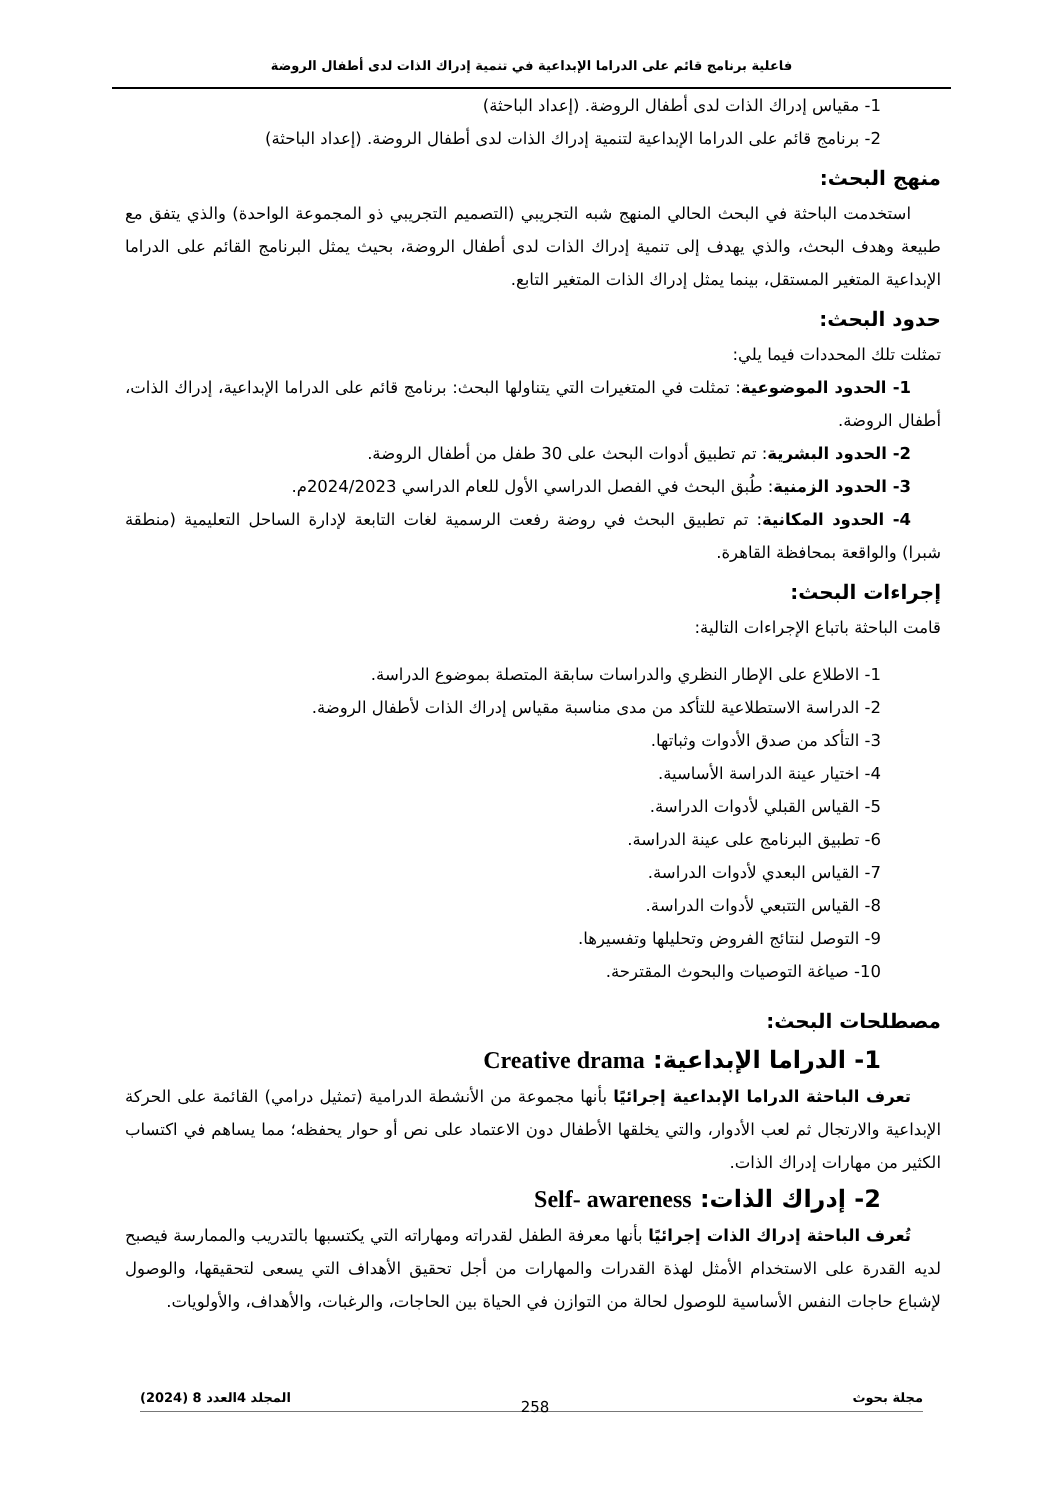فاعلية برنامج قائم على الدراما الإبداعية في تنمية إدراك الذات لدى أطفال الروضة
1- مقياس إدراك الذات لدى أطفال الروضة. (إعداد الباحثة)
2- برنامج قائم على الدراما الإبداعية لتنمية إدراك الذات لدى أطفال الروضة. (إعداد الباحثة)
منهج البحث:
استخدمت الباحثة في البحث الحالي المنهج شبه التجريبي (التصميم التجريبي ذو المجموعة الواحدة) والذي يتفق مع طبيعة وهدف البحث، والذي يهدف إلى تنمية إدراك الذات لدى أطفال الروضة، بحيث يمثل البرنامج القائم على الدراما الإبداعية المتغير المستقل، بينما يمثل إدراك الذات المتغير التابع.
حدود البحث:
تمثلت تلك المحددات فيما يلي:
1- الحدود الموضوعية: تمثلت في المتغيرات التي يتناولها البحث: برنامج قائم على الدراما الإبداعية، إدراك الذات، أطفال الروضة.
2- الحدود البشرية: تم تطبيق أدوات البحث على 30 طفل من أطفال الروضة.
3- الحدود الزمنية: طُبق البحث في الفصل الدراسي الأول للعام الدراسي 2024/2023م.
4- الحدود المكانية: تم تطبيق البحث في روضة رفعت الرسمية لغات التابعة لإدارة الساحل التعليمية (منطقة شبرا) والواقعة بمحافظة القاهرة.
إجراءات البحث:
قامت الباحثة باتباع الإجراءات التالية:
1- الاطلاع على الإطار النظري والدراسات سابقة المتصلة بموضوع الدراسة.
2- الدراسة الاستطلاعية للتأكد من مدى مناسبة مقياس إدراك الذات لأطفال الروضة.
3- التأكد من صدق الأدوات وثباتها.
4- اختيار عينة الدراسة الأساسية.
5- القياس القبلي لأدوات الدراسة.
6- تطبيق البرنامج على عينة الدراسة.
7- القياس البعدي لأدوات الدراسة.
8- القياس التتبعي لأدوات الدراسة.
9- التوصل لنتائج الفروض وتحليلها وتفسيرها.
10- صياغة التوصيات والبحوث المقترحة.
مصطلحات البحث:
1- الدراما الإبداعية: Creative drama
تعرف الباحثة الدراما الإبداعية إجرائيًا بأنها مجموعة من الأنشطة الدرامية (تمثيل درامي) القائمة على الحركة الإبداعية والارتجال ثم لعب الأدوار، والتي يخلقها الأطفال دون الاعتماد على نص أو حوار يحفظه؛ مما يساهم في اكتساب الكثير من مهارات إدراك الذات.
2- إدراك الذات: Self- awareness
تُعرف الباحثة إدراك الذات إجرائيًا بأنها معرفة الطفل لقدراته ومهاراته التي يكتسبها بالتدريب والممارسة فيصبح لديه القدرة على الاستخدام الأمثل لهذة القدرات والمهارات من أجل تحقيق الأهداف التي يسعى لتحقيقها، والوصول لإشباع حاجات النفس الأساسية للوصول لحالة من التوازن في الحياة بين الحاجات، والرغبات، والأهداف، والأولويات.
مجلة بحوث المجلد 4العدد 8 (2024)
258